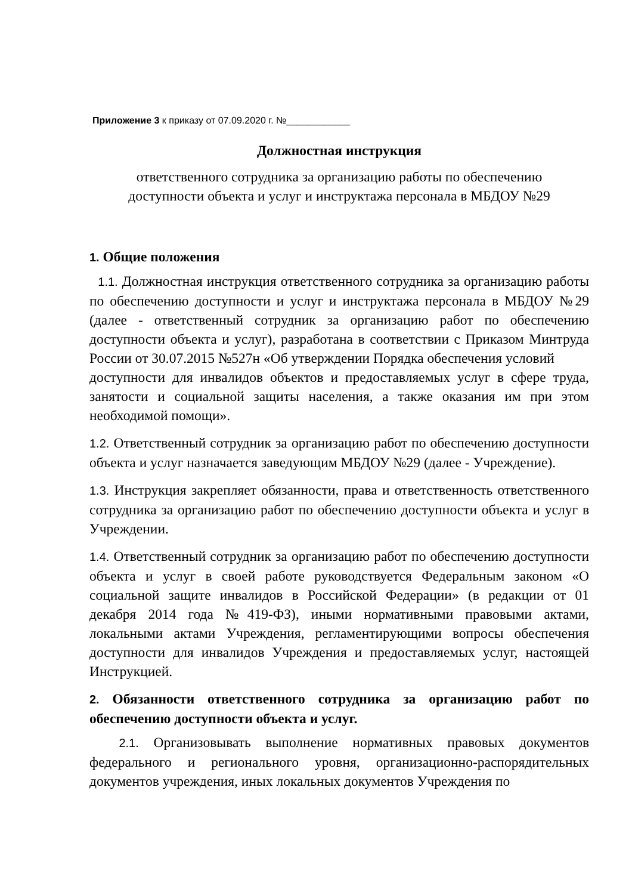Приложение 3 к приказу от 07.09.2020 г. №____________
Должностная инструкция
ответственного сотрудника за организацию работы по обеспечению
доступности объекта и услуг и инструктажа персонала в МБДОУ №29
1. Общие положения
1.1. Должностная инструкция ответственного сотрудника за организацию работы по обеспечению доступности и услуг и инструктажа персонала в МБДОУ №29 (далее - ответственный сотрудник за организацию работ по обеспечению доступности объекта и услуг), разработана в соответствии с Приказом Минтруда России от 30.07.2015 №527н «Об утверждении Порядка обеспечения условий
доступности для инвалидов объектов и предоставляемых услуг в сфере труда, занятости и социальной защиты населения, а также оказания им при этом необходимой помощи».
1.2. Ответственный сотрудник за организацию работ по обеспечению доступности объекта и услуг назначается заведующим МБДОУ №29 (далее - Учреждение).
1.3. Инструкция закрепляет обязанности, права и ответственность ответственного сотрудника за организацию работ по обеспечению доступности объекта и услуг в Учреждении.
1.4. Ответственный сотрудник за организацию работ по обеспечению доступности объекта и услуг в своей работе руководствуется Федеральным законом «О социальной защите инвалидов в Российской Федерации» (в редакции от 01 декабря 2014 года №419-ФЗ), иными нормативными правовыми актами, локальными актами Учреждения, регламентирующими вопросы обеспечения доступности для инвалидов Учреждения и предоставляемых услуг, настоящей Инструкцией.
2. Обязанности ответственного сотрудника за организацию работ по обеспечению доступности объекта и услуг.
2.1. Организовывать выполнение нормативных правовых документов федерального и регионального уровня, организационно-распорядительных документов учреждения, иных локальных документов Учреждения по